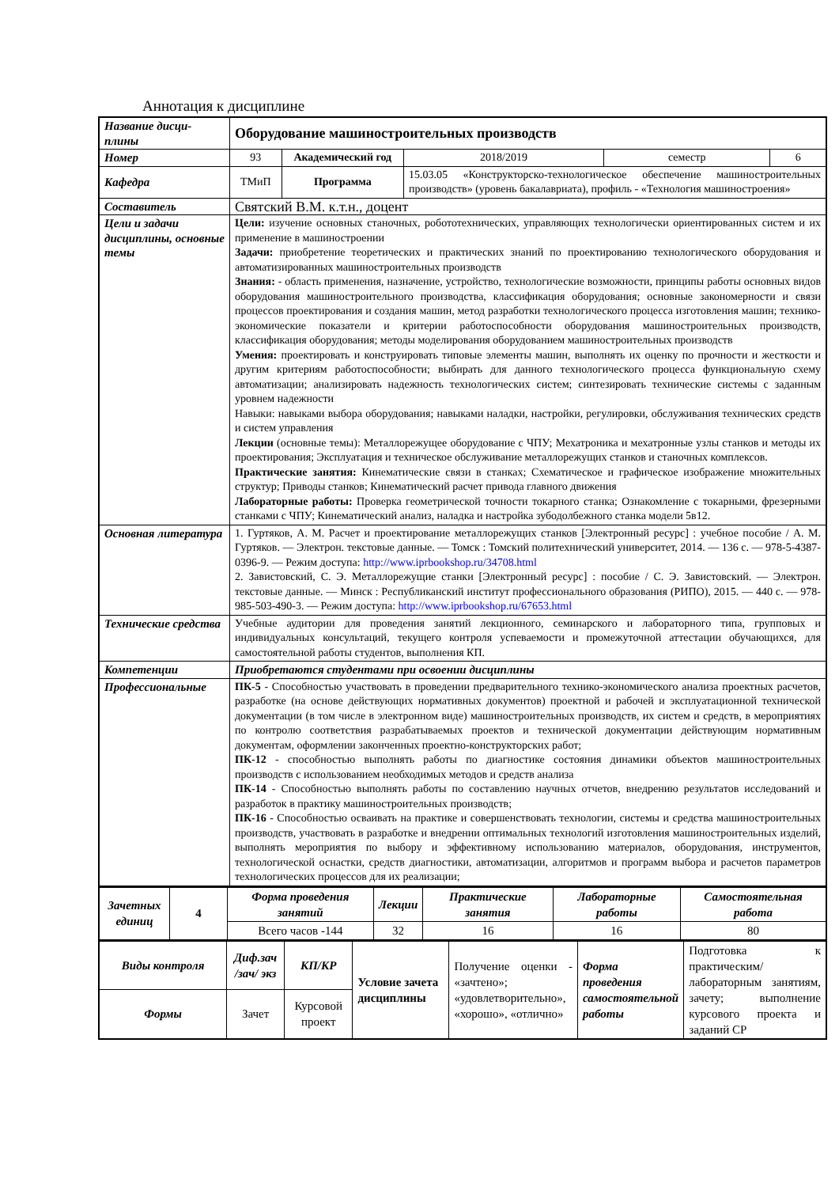Аннотация к дисциплине
| Название дисци-плины | Оборудование машиностроительных производств | | | | | |
| Номер | 93 | Академический год | | 2018/2019 | семестр | 6 |
| Кафедра | ТМиП | Программа | 15.03.05 «Конструкторско-технологическое обеспечение машиностроительных производств» (уровень бакалавриата), профиль - «Технология машиностроения» | | | |
| Составитель | Святский В.М. к.т.н., доцент | | | | | |
| Цели и задачи дисциплины, основные темы | Цели: изучение основных станочных, робототехнических, управляющих технологически ориентированных систем и их применение в машиностроении Задачи: приобретение теоретических и практических знаний по проектированию технологического оборудования и автоматизированных машиностроительных производств Знания: - область применения, назначение, устройство, технологические возможности, принципы работы основных видов оборудования машиностроительного производства, классификация оборудования; основные закономерности и связи процессов проектирования и создания машин, метод разработки технологического процесса изготовления машин; технико-экономические показатели и критерии работоспособности оборудования машиностроительных производств, классификация оборудования; методы моделирования оборудованием машиностроительных производств Умения: проектировать и конструировать типовые элементы машин, выполнять их оценку по прочности и жесткости и другим критериям работоспособности; выбирать для данного технологического процесса функциональную схему автоматизации; анализировать надежность технологических систем; синтезировать технические системы с заданным уровнем надежности Навыки: навыками выбора оборудования; навыками наладки, настройки, регулировки, обслуживания технических средств и систем управления Лекции (основные темы): Металлорежущее оборудование с ЧПУ; Мехатроника и мехатронные узлы станков и методы их проектирования; Эксплуатация и техническое обслуживание металлорежущих станков и станочных комплексов. Практические занятия: Кинематические связи в станках; Схематическое и графическое изображение множительных структур; Приводы станков; Кинематический расчет привода главного движения Лабораторные работы: Проверка геометрической точности токарного станка; Ознакомление с токарными, фрезерными станками с ЧПУ; Кинематический анализ, наладка и настройка зубодолбежного станка модели 5в12. | | | | | |
| Основная литература | 1. Гуртяков, А. М. Расчет и проектирование металлорежущих станков [Электронный ресурс] : учебное пособие / А. М. Гуртяков. — Электрон. текстовые данные. — Томск : Томский политехнический университет, 2014. — 136 c. — 978-5-4387-0396-9. — Режим доступа: http://www.iprbookshop.ru/34708.html 2. Завистовский, С. Э. Металлорежущие станки [Электронный ресурс] : пособие / С. Э. Завистовский. — Электрон. текстовые данные. — Минск : Республиканский институт профессионального образования (РИПО), 2015. — 440 c. — 978-985-503-490-3. — Режим доступа: http://www.iprbookshop.ru/67653.html | | | | | |
| Технические средства | Учебные аудитории для проведения занятий лекционного, семинарского и лабораторного типа, групповых и индивидуальных консультаций, текущего контроля успеваемости и промежуточной аттестации обучающихся, для самостоятельной работы студентов, выполнения КП. | | | | | |
| Компетенции | Приобретаются студентами при освоении дисциплины | | | | | |
| Профессиональные | ПК-5 - Способностью участвовать в проведении предварительного технико-экономического анализа проектных расчетов, разработке (на основе действующих нормативных документов) проектной и рабочей и эксплуатационной технической документации (в том числе в электронном виде) машиностроительных производств, их систем и средств, в мероприятиях по контролю соответствия разрабатываемых проектов и технической документации действующим нормативным документам, оформлении законченных проектно-конструкторских работ; ПК-12 - способностью выполнять работы по диагностике состояния динамики объектов машиностроительных производств с использованием необходимых методов и средств анализа ПК-14 - Способностью выполнять работы по составлению научных отчетов, внедрению результатов исследований и разработок в практику машиностроительных производств; ПК-16 - Способностью осваивать на практике и совершенствовать технологии, системы и средства машиностроительных производств, участвовать в разработке и внедрении оптимальных технологий изготовления машиностроительных изделий, выполнять мероприятия по выбору и эффективному использованию материалов, оборудования, инструментов, технологической оснастки, средств диагностики, автоматизации, алгоритмов и программ выбора и расчетов параметров технологических процессов для их реализации; | | | | | |
| Зачетных единиц | 4 | Форма проведения занятий | Лекции | Практические занятия | Лабораторные работы | Самостоятельная работа |
| | | Всего часов -144 | 32 | 16 | 16 | 80 |
| Виды контроля | Диф.зач /зач/ экз | КП/КР | Условие зачета дисциплины | Получение оценки - «зачтено»; «удовлетворительно», «хорошо», «отлично» | Форма проведения самостоятельной работы | Подготовка к практическим/ лабораторным занятиям, зачету; выполнение курсового проекта и заданий СР |
| Формы | Зачет | Курсовой проект | | | | |